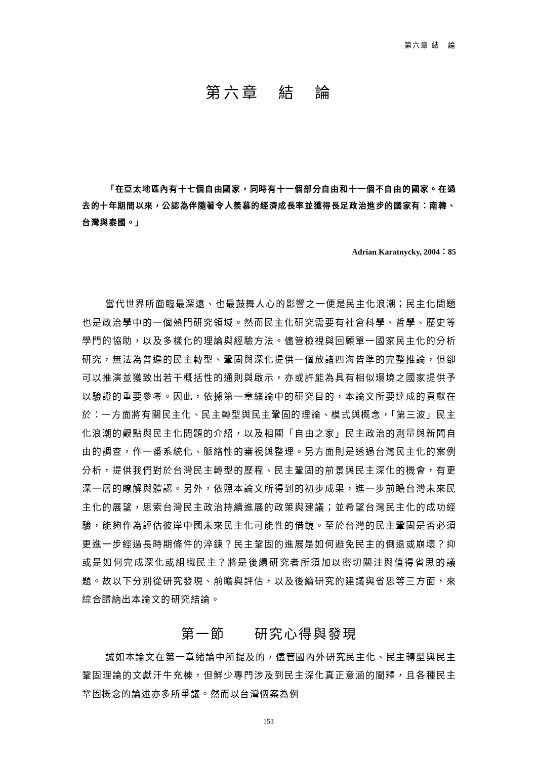第六章 結　論
第六章　結　論
「在亞太地區內有十七個自由國家，同時有十一個部分自由和十一個不自由的國家。在過去的十年期間以來，公認為伴隨著令人羨慕的經濟成長率並獲得長足政治進步的國家有：南韓、台灣與泰國。」
Adrian Karatnycky, 2004：85
當代世界所面臨最深遠、也最鼓舞人心的影響之一便是民主化浪潮；民主化問題也是政治學中的一個熱門研究領域。然而民主化研究需要有社會科學、哲學、歷史等學門的協助，以及多樣化的理論與經驗方法。儘管檢視與回顧單一國家民主化的分析研究，無法為普遍的民主轉型、鞏固與深化提供一個放諸四海皆準的完整推論，但卻可以推演並獲致出若干概括性的通則與啟示，亦或許能為具有相似環境之國家提供予以驗證的重要參考。因此，依據第一章緒論中的研究目的，本論文所要達成的貢獻在於：一方面將有關民主化、民主轉型與民主鞏固的理論、模式與概念，「第三波」民主化浪潮的觀點與民主化問題的介紹，以及相關「自由之家」民主政治的測量與新聞自由的調查，作一番系統化、脈絡性的審視與整理。另方面則是透過台灣民主化的案例分析，提供我們對於台灣民主轉型的歷程、民主鞏固的前景與民主深化的機會，有更深一層的瞭解與體認。另外，依照本論文所得到的初步成果，進一步前瞻台灣未來民主化的展望，思索台灣民主政治持續進展的政策與建議；並希望台灣民主化的成功經驗，能夠作為評估彼岸中國未來民主化可能性的借鏡。至於台灣的民主鞏固是否必須更進一步經過長時期條件的淬鍊？民主鞏固的進展是如何避免民主的倒退或崩壞？抑或是如何完成深化或組織民主？將是後續研究者所須加以密切關注與值得省思的議題。故以下分別從研究發現、前瞻與評估，以及後續研究的建議與省思等三方面，來綜合歸納出本論文的研究結論。
第一節　　研究心得與發現
誠如本論文在第一章緒論中所提及的，儘管國內外研究民主化、民主轉型與民主鞏固理論的文獻汗牛充棟，但鮮少專門涉及到民主深化真正意涵的闡釋，且各種民主鞏固概念的論述亦多所爭議。然而以台灣個案為例
153